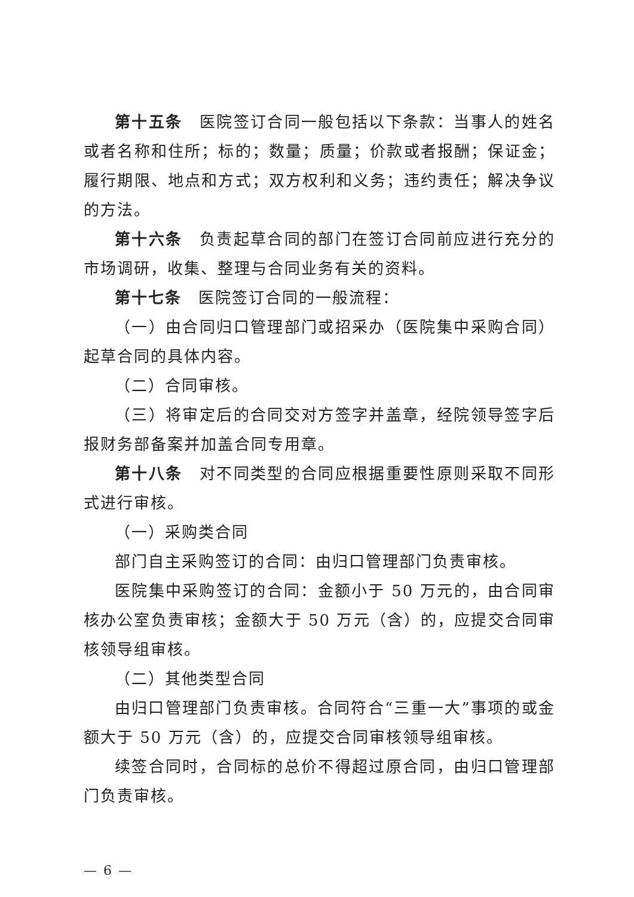第十五条　医院签订合同一般包括以下条款：当事人的姓名或者名称和住所；标的；数量；质量；价款或者报酬；保证金；履行期限、地点和方式；双方权利和义务；违约责任；解决争议的方法。
第十六条　负责起草合同的部门在签订合同前应进行充分的市场调研，收集、整理与合同业务有关的资料。
第十七条　医院签订合同的一般流程：
（一）由合同归口管理部门或招采办（医院集中采购合同）起草合同的具体内容。
（二）合同审核。
（三）将审定后的合同交对方签字并盖章，经院领导签字后报财务部备案并加盖合同专用章。
第十八条　对不同类型的合同应根据重要性原则采取不同形式进行审核。
（一）采购类合同
部门自主采购签订的合同：由归口管理部门负责审核。
医院集中采购签订的合同：金额小于 50 万元的，由合同审核办公室负责审核；金额大于 50 万元（含）的，应提交合同审核领导组审核。
（二）其他类型合同
由归口管理部门负责审核。合同符合“三重一大”事项的或金额大于 50 万元（含）的，应提交合同审核领导组审核。
续签合同时，合同标的总价不得超过原合同，由归口管理部门负责审核。
— 6 —